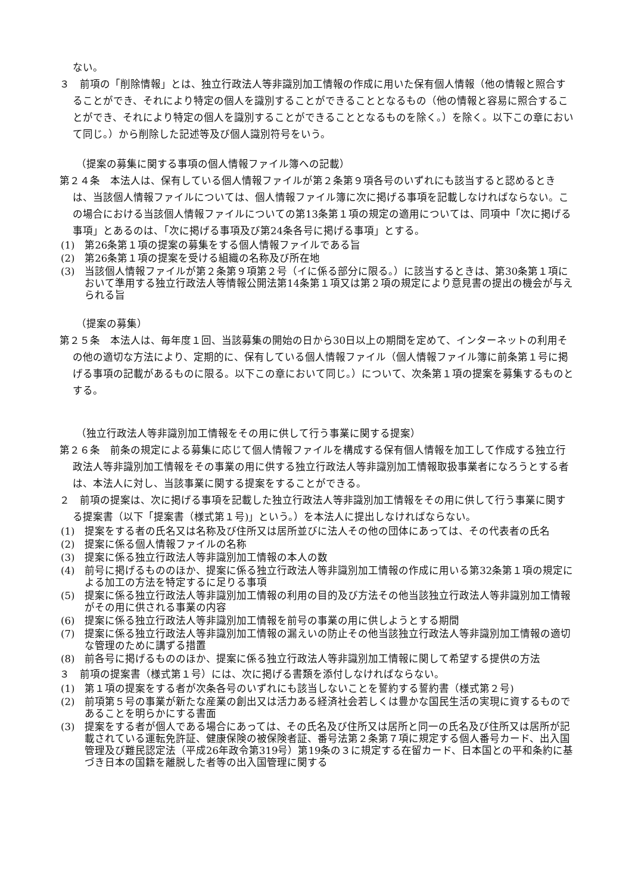ない。
３　前項の「削除情報」とは、独立行政法人等非識別加工情報の作成に用いた保有個人情報（他の情報と照合することができ、それにより特定の個人を識別することができることとなるもの（他の情報と容易に照合することができ、それにより特定の個人を識別することができることとなるものを除く。）を除く。以下この章において同じ。）から削除した記述等及び個人識別符号をいう。
（提案の募集に関する事項の個人情報ファイル簿への記載）
第２４条　本法人は、保有している個人情報ファイルが第２条第９項各号のいずれにも該当すると認めるときは、当該個人情報ファイルについては、個人情報ファイル簿に次に掲げる事項を記載しなければならない。この場合における当該個人情報ファイルについての第13条第１項の規定の適用については、同項中「次に掲げる事項」とあるのは、「次に掲げる事項及び第24条各号に掲げる事項」とする。
(1)　第26条第１項の提案の募集をする個人情報ファイルである旨
(2)　第26条第１項の提案を受ける組織の名称及び所在地
(3)　当該個人情報ファイルが第２条第９項第２号（イに係る部分に限る。）に該当するときは、第30条第１項において準用する独立行政法人等情報公開法第14条第１項又は第２項の規定により意見書の提出の機会が与えられる旨
（提案の募集）
第２５条　本法人は、毎年度１回、当該募集の開始の日から30日以上の期間を定めて、インターネットの利用その他の適切な方法により、定期的に、保有している個人情報ファイル（個人情報ファイル簿に前条第１号に掲げる事項の記載があるものに限る。以下この章において同じ。）について、次条第１項の提案を募集するものとする。
（独立行政法人等非識別加工情報をその用に供して行う事業に関する提案）
第２６条　前条の規定による募集に応じて個人情報ファイルを構成する保有個人情報を加工して作成する独立行政法人等非識別加工情報をその事業の用に供する独立行政法人等非識別加工情報取扱事業者になろうとする者は、本法人に対し、当該事業に関する提案をすることができる。
２　前項の提案は、次に掲げる事項を記載した独立行政法人等非識別加工情報をその用に供して行う事業に関する提案書（以下「提案書（様式第１号)」という。）を本法人に提出しなければならない。
(1)　提案をする者の氏名又は名称及び住所又は居所並びに法人その他の団体にあっては、その代表者の氏名
(2)　提案に係る個人情報ファイルの名称
(3)　提案に係る独立行政法人等非識別加工情報の本人の数
(4)　前号に掲げるもののほか、提案に係る独立行政法人等非識別加工情報の作成に用いる第32条第１項の規定による加工の方法を特定するに足りる事項
(5)　提案に係る独立行政法人等非識別加工情報の利用の目的及び方法その他当該独立行政法人等非識別加工情報がその用に供される事業の内容
(6)　提案に係る独立行政法人等非識別加工情報を前号の事業の用に供しようとする期間
(7)　提案に係る独立行政法人等非識別加工情報の漏えいの防止その他当該独立行政法人等非識別加工情報の適切な管理のために講ずる措置
(8)　前各号に掲げるもののほか、提案に係る独立行政法人等非識別加工情報に関して希望する提供の方法
３　前項の提案書（様式第１号）には、次に掲げる書類を添付しなければならない。
(1)　第１項の提案をする者が次条各号のいずれにも該当しないことを誓約する誓約書（様式第２号)
(2)　前項第５号の事業が新たな産業の創出又は活力ある経済社会若しくは豊かな国民生活の実現に資するものであることを明らかにする書面
(3)　提案をする者が個人である場合にあっては、その氏名及び住所又は居所と同一の氏名及び住所又は居所が記載されている運転免許証、健康保険の被保険者証、番号法第２条第７項に規定する個人番号カード、出入国管理及び難民認定法（平成26年政令第319号）第19条の３に規定する在留カード、日本国との平和条約に基づき日本の国籍を離脱した者等の出入国管理に関する